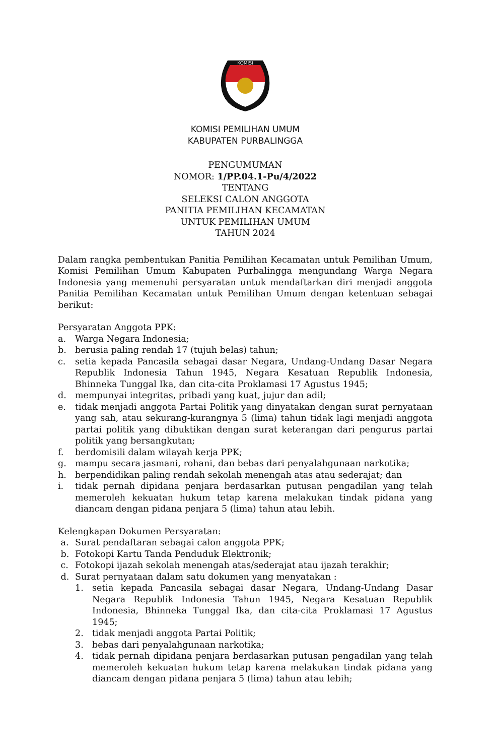KOMISI
KOMISI PEMILIHAN UMUM
KABUPATEN PURBALINGGA
PENGUMUMAN
NOMOR: 1/PP.04.1-Pu/4/2022
TENTANG
SELEKSI CALON ANGGOTA
PANITIA PEMILIHAN KECAMATAN
UNTUK PEMILIHAN UMUM
TAHUN 2024
Dalam rangka pembentukan Panitia Pemilihan Kecamatan untuk Pemilihan Umum, Komisi Pemilihan Umum Kabupaten Purbalingga mengundang Warga Negara Indonesia yang memenuhi persyaratan untuk mendaftarkan diri menjadi anggota Panitia Pemilihan Kecamatan untuk Pemilihan Umum dengan ketentuan sebagai berikut:
Persyaratan Anggota PPK:
a. Warga Negara Indonesia;
b. berusia paling rendah 17 (tujuh belas) tahun;
c. setia kepada Pancasila sebagai dasar Negara, Undang-Undang Dasar Negara Republik Indonesia Tahun 1945, Negara Kesatuan Republik Indonesia, Bhinneka Tunggal Ika, dan cita-cita Proklamasi 17 Agustus 1945;
d. mempunyai integritas, pribadi yang kuat, jujur dan adil;
e. tidak menjadi anggota Partai Politik yang dinyatakan dengan surat pernyataan yang sah, atau sekurang-kurangnya 5 (lima) tahun tidak lagi menjadi anggota partai politik yang dibuktikan dengan surat keterangan dari pengurus partai politik yang bersangkutan;
f. berdomisili dalam wilayah kerja PPK;
g. mampu secara jasmani, rohani, dan bebas dari penyalahgunaan narkotika;
h. berpendidikan paling rendah sekolah menengah atas atau sederajat; dan
i. tidak pernah dipidana penjara berdasarkan putusan pengadilan yang telah memeroleh kekuatan hukum tetap karena melakukan tindak pidana yang diancam dengan pidana penjara 5 (lima) tahun atau lebih.
Kelengkapan Dokumen Persyaratan:
a. Surat pendaftaran sebagai calon anggota PPK;
b. Fotokopi Kartu Tanda Penduduk Elektronik;
c. Fotokopi ijazah sekolah menengah atas/sederajat atau ijazah terakhir;
d. Surat pernyataan dalam satu dokumen yang menyatakan :
1. setia kepada Pancasila sebagai dasar Negara, Undang-Undang Dasar Negara Republik Indonesia Tahun 1945, Negara Kesatuan Republik Indonesia, Bhinneka Tunggal Ika, dan cita-cita Proklamasi 17 Agustus 1945;
2. tidak menjadi anggota Partai Politik;
3. bebas dari penyalahgunaan narkotika;
4. tidak pernah dipidana penjara berdasarkan putusan pengadilan yang telah memeroleh kekuatan hukum tetap karena melakukan tindak pidana yang diancam dengan pidana penjara 5 (lima) tahun atau lebih;